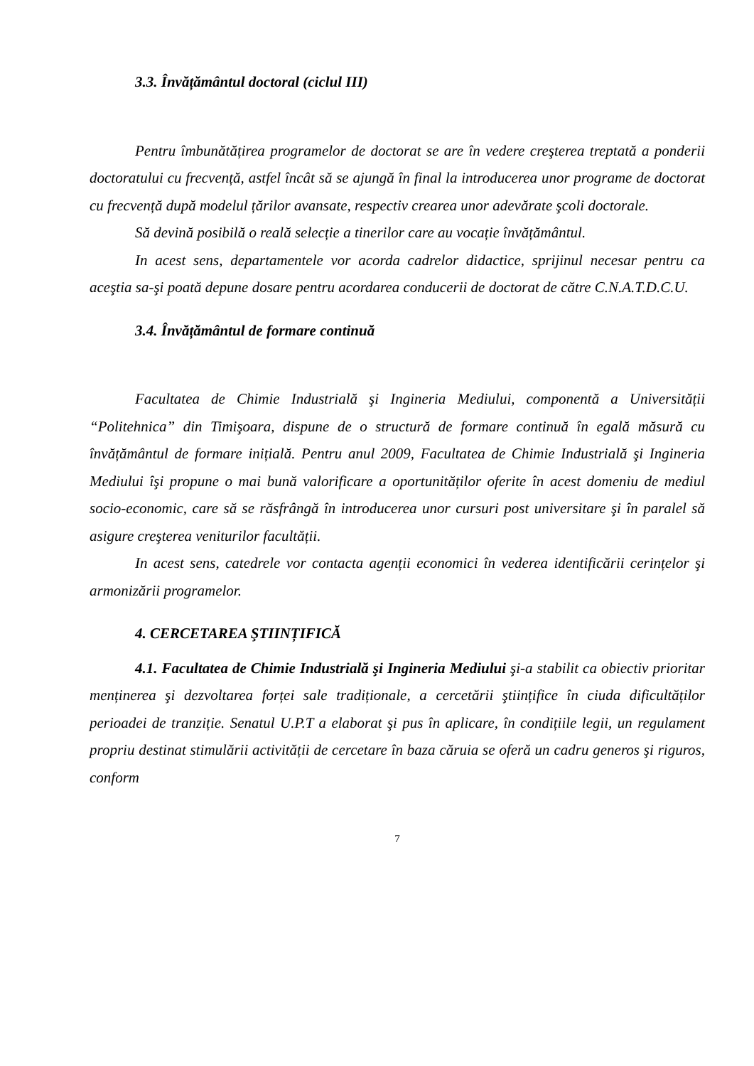3.3. Învățământul doctoral (ciclul III)
Pentru îmbunătățirea programelor de doctorat se are în vedere creşterea treptată a ponderii doctoratului cu frecvență, astfel încât să se ajungă în final la introducerea unor programe de doctorat cu frecvență după modelul țărilor avansate, respectiv crearea unor adevărate şcoli doctorale.
Să devină posibilă o reală selecție a tinerilor care au vocație învățământul.
In acest sens, departamentele vor acorda cadrelor didactice, sprijinul necesar pentru ca aceştia sa-şi poată depune dosare pentru acordarea conducerii de doctorat de către C.N.A.T.D.C.U.
3.4. Învățământul de formare continuă
Facultatea de Chimie Industrială şi Ingineria Mediului, componentă a Universității “Politehnica” din Timişoara, dispune de o structură de formare continuă în egală măsură cu învățământul de formare inițială. Pentru anul 2009, Facultatea de Chimie Industrială şi Ingineria Mediului îşi propune o mai bună valorificare a oportunităților oferite în acest domeniu de mediul socio-economic, care să se răsfrângă în introducerea unor cursuri post universitare şi în paralel să asigure creşterea veniturilor facultății.
In acest sens, catedrele vor contacta agenții economici în vederea identificării cerințelor şi armonizării programelor.
4. CERCETAREA ŞTIINȚIFICĂ
4.1. Facultatea de Chimie Industrială şi Ingineria Mediului şi-a stabilit ca obiectiv prioritar menținerea şi dezvoltarea forței sale tradiționale, a cercetării ştiințifice în ciuda dificultăților perioadei de tranziție. Senatul U.P.T a elaborat şi pus în aplicare, în condițiile legii, un regulament propriu destinat stimulării activității de cercetare în baza căruia se oferă un cadru generos şi riguros, conform
7